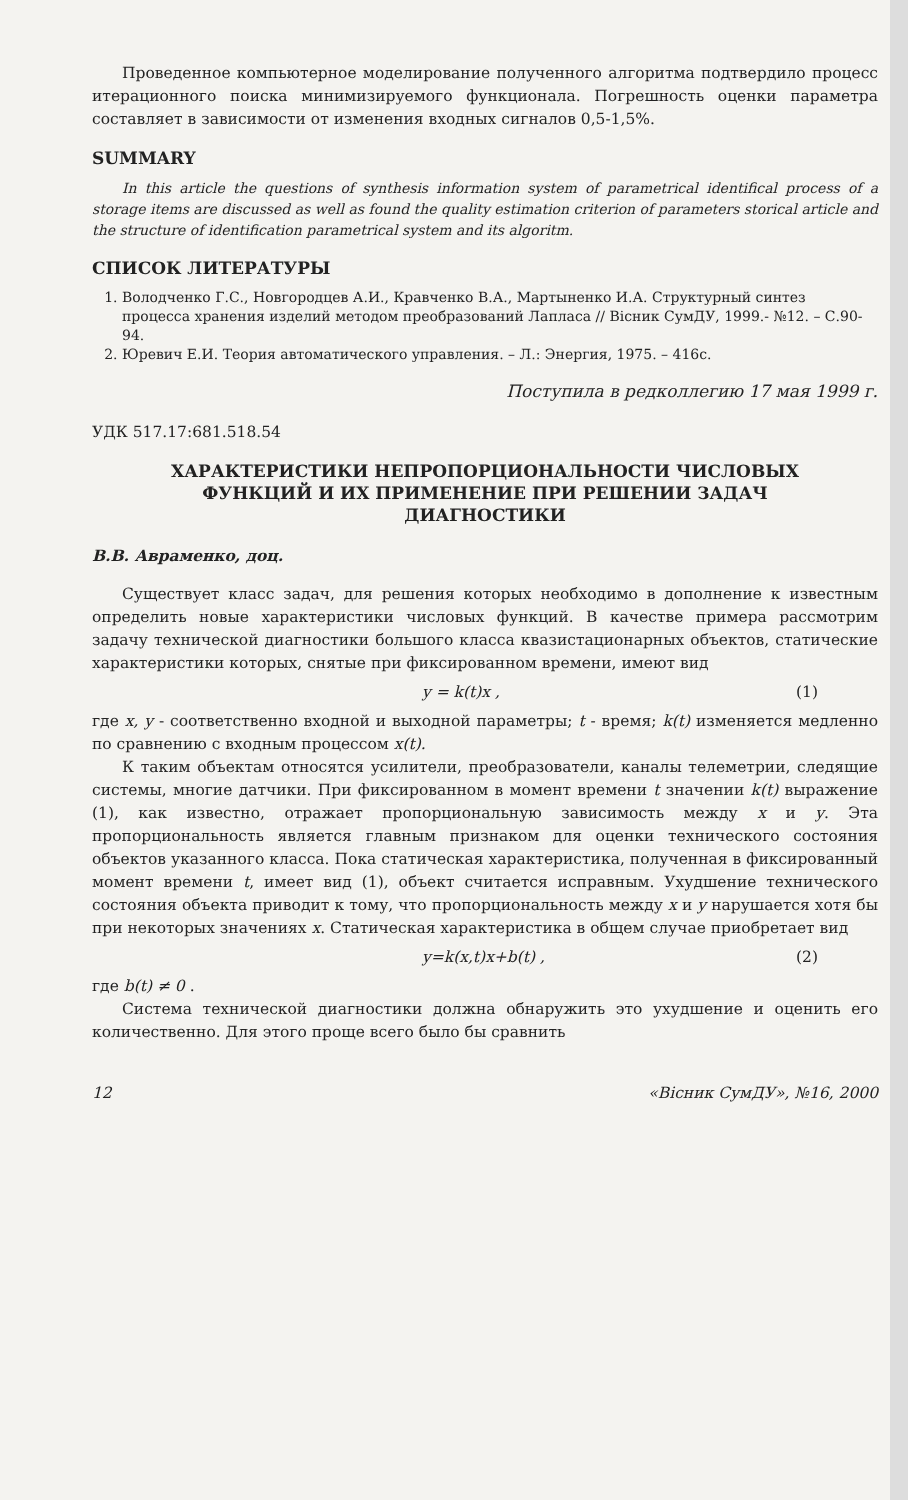Проведенное компьютерное моделирование полученного алгоритма подтвердило процесс итерационного поиска минимизируемого функционала. Погрешность оценки параметра составляет в зависимости от изменения входных сигналов 0,5-1,5%.
SUMMARY
In this article the questions of synthesis information system of parametrical identifical process of a storage items are discussed as well as found the quality estimation criterion of parameters storical article and the structure of identification parametrical system and its algoritm.
СПИСОК ЛИТЕРАТУРЫ
1. Володченко Г.С., Новгородцев А.И., Кравченко В.А., Мартыненко И.А. Структурный синтез процесса хранения изделий методом преобразований Лапласа // Вісник СумДУ, 1999.- №12. – С.90-94.
2. Юревич Е.И. Теория автоматического управления. – Л.: Энергия, 1975. – 416с.
Поступила в редколлегию 17 мая 1999 г.
УДК 517.17:681.518.54
ХАРАКТЕРИСТИКИ НЕПРОПОРЦИОНАЛЬНОСТИ ЧИСЛОВЫХ ФУНКЦИЙ И ИХ ПРИМЕНЕНИЕ ПРИ РЕШЕНИИ ЗАДАЧ ДИАГНОСТИКИ
В.В. Авраменко, доц.
Существует класс задач, для решения которых необходимо в дополнение к известным определить новые характеристики числовых функций. В качестве примера рассмотрим задачу технической диагностики большого класса квазистационарных объектов, статические характеристики которых, снятые при фиксированном времени, имеют вид
y = k(t)x , (1)
где x, y - соответственно входной и выходной параметры; t - время; k(t) изменяется медленно по сравнению с входным процессом x(t).
К таким объектам относятся усилители, преобразователи, каналы телеметрии, следящие системы, многие датчики. При фиксированном в момент времени t значении k(t) выражение (1), как известно, отражает пропорциональную зависимость между x и y. Эта пропорциональность является главным признаком для оценки технического состояния объектов указанного класса. Пока статическая характеристика, полученная в фиксированный момент времени t, имеет вид (1), объект считается исправным. Ухудшение технического состояния объекта приводит к тому, что пропорциональность между x и y нарушается хотя бы при некоторых значениях x. Статическая характеристика в общем случае приобретает вид
y=k(x,t)x+b(t) , (2)
где b(t) ≠ 0 .
Система технической диагностики должна обнаружить это ухудшение и оценить его количественно. Для этого проще всего было бы сравнить
12 «Вісник СумДУ», №16, 2000